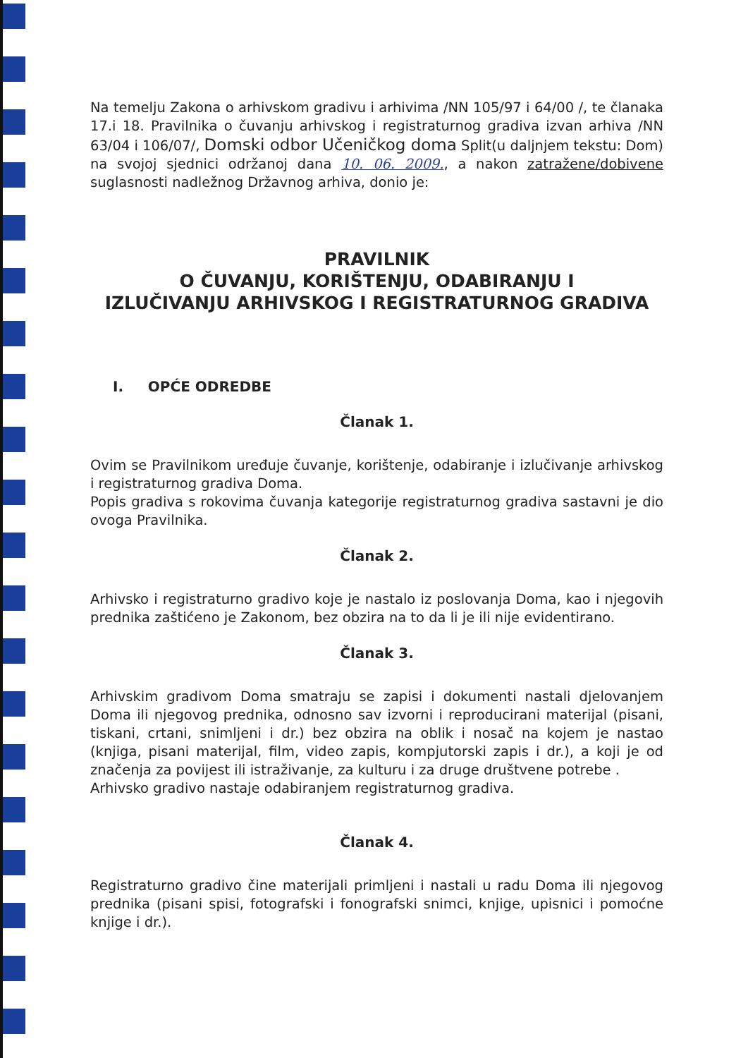Na temelju Zakona o arhivskom gradivu i arhivima /NN 105/97 i 64/00 /, te članaka 17.i 18. Pravilnika o čuvanju arhivskog i registraturnog gradiva izvan arhiva /NN 63/04 i 106/07/, Domski odbor Učeničkog doma Split(u daljnjem tekstu: Dom) na svojoj sjednici održanoj dana 10. 06. 2009., a nakon zatražene/dobivene suglasnosti nadležnog Državnog arhiva, donio je:
PRAVILNIK
O ČUVANJU, KORIŠTENJU, ODABIRANJU I
IZLUČIVANJU ARHIVSKOG I REGISTRATURNOG GRADIVA
I. OPĆE ODREDBE
Članak 1.
Ovim se Pravilnikom uređuje čuvanje, korištenje, odabiranje i izlučivanje arhivskog i registraturnog gradiva Doma.
Popis gradiva s rokovima čuvanja kategorije registraturnog gradiva sastavni je dio ovoga Pravilnika.
Članak 2.
Arhivsko i registraturno gradivo koje je nastalo iz poslovanja Doma, kao i njegovih prednika zaštićeno je Zakonom, bez obzira na to da li je ili nije evidentirano.
Članak 3.
Arhivskim gradivom Doma smatraju se zapisi i dokumenti nastali djelovanjem Doma ili njegovog prednika, odnosno sav izvorni i reproducirani materijal (pisani, tiskani, crtani, snimljeni i dr.) bez obzira na oblik i nosač na kojem je nastao (knjiga, pisani materijal, film, video zapis, kompjutorski zapis i dr.), a koji je od značenja za povijest ili istraživanje, za kulturu i za druge društvene potrebe .
Arhivsko gradivo nastaje odabiranjem registraturnog gradiva.
Članak 4.
Registraturno gradivo čine materijali primljeni i nastali u radu Doma ili njegovog prednika (pisani spisi, fotografski i fonografski snimci, knjige, upisnici i pomoćne knjige i dr.).